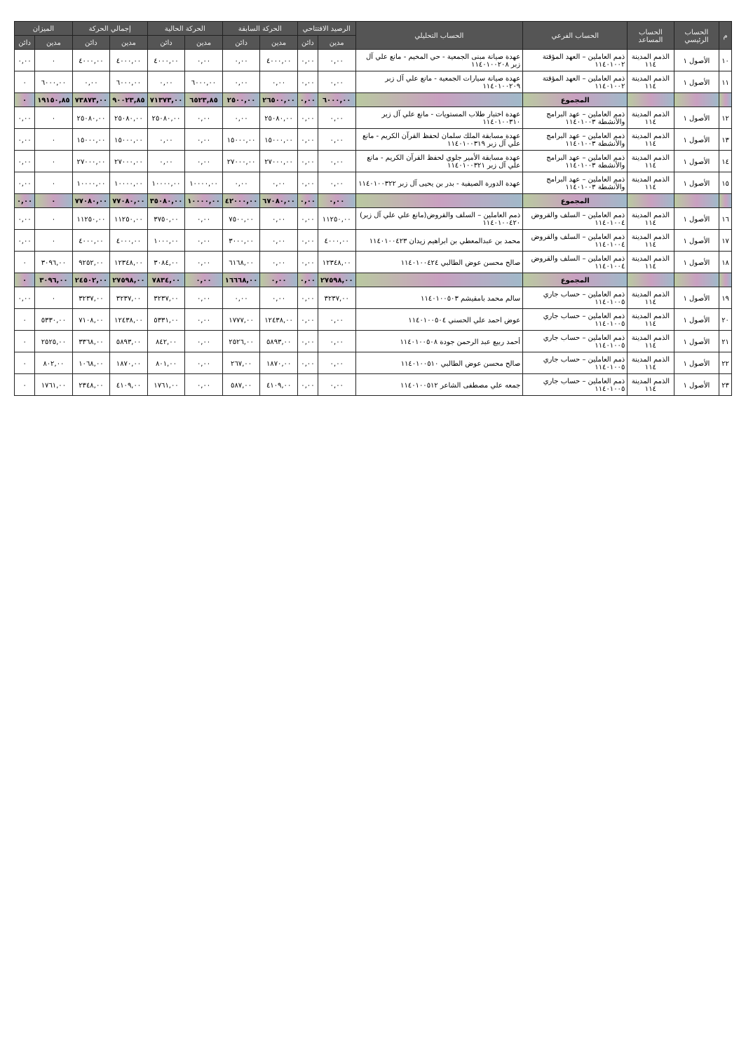| م | الحساب الرئيسي | الحساب المساعد | الحساب الفرعي | الحساب التحليلي | الرصيد الافتتاحي | | الحركة السابقة | | الحركة الحالية | | إجمالي الحركة | | الميزان | |
| --- | --- | --- | --- | --- | --- | --- | --- | --- | --- | --- | --- | --- | --- | --- |
| | | | | | مدين | دائن | مدين | دائن | مدين | دائن | مدين | دائن | مدين | دائن |
| ١٠ | الأصول ١ | الذمم المدينة ١١٤ | ذمم العاملين – العهد المؤقتة ١١٤٠١٠٠٢ | عهدة صيانة مبنى الجمعية - حي المخيم - مانع علي آل زبر ١١٤٠١٠٠٢٠٨ | ٠,٠٠ | ٠,٠٠ | ٤٠٠٠,٠٠ | ٠,٠٠ | ٠,٠٠ | ٤٠٠٠,٠٠ | ٤٠٠٠,٠٠ | ٤٠٠٠,٠٠ | ٠ | ٠,٠٠ |
| ١١ | الأصول ١ | الذمم المدينة ١١٤ | ذمم العاملين – العهد المؤقتة ١١٤٠١٠٠٢ | عهدة صيانة سيارات الجمعية - مانع علي آل زبر ١١٤٠١٠٠٢٠٩ | ٠,٠٠ | ٠,٠٠ | ٠,٠٠ | ٠,٠٠ | ٦٠٠٠,٠٠ | ٠,٠٠ | ٦٠٠٠,٠٠ | ٠,٠٠ | ٦٠٠٠,٠٠ | ٠ |
| | | | المجموع | | ٦٠٠٠,٠٠ | ٠,٠٠ | ٢٦٥٠٠,٠٠ | ٢٥٠٠,٠٠ | ٦٥٢٣,٨٥ | ٧١٣٧٣,٠٠ | ٩٠٠٢٣,٨٥ | ٧٣٨٧٣,٠٠ | ١٩١٥٠,٨٥ | ٠ |
| ١٢ | الأصول ١ | الذمم المدينة ١١٤ | ذمم العاملين – عهد البرامج والأنشطة ١١٤٠١٠٠٣ | عهدة اختبار طلاب المستويات - مانع علي آل زبر ١١٤٠١٠٠٣١٠ | ٠,٠٠ | ٠,٠٠ | ٢٥٠٨٠,٠٠ | ٠,٠٠ | ٠,٠٠ | ٢٥٠٨٠,٠٠ | ٢٥٠٨٠,٠٠ | ٢٥٠٨٠,٠٠ | ٠ | ٠,٠٠ |
| ١٣ | الأصول ١ | الذمم المدينة ١١٤ | ذمم العاملين – عهد البرامج والأنشطة ١١٤٠١٠٠٣ | عهدة مسابقة الملك سلمان لحفظ القرآن الكريم - مانع علي آل زبر ١١٤٠١٠٠٣١٩ | ٠,٠٠ | ٠,٠٠ | ١٥٠٠٠,٠٠ | ١٥٠٠٠,٠٠ | ٠,٠٠ | ٠,٠٠ | ١٥٠٠٠,٠٠ | ١٥٠٠٠,٠٠ | ٠ | ٠,٠٠ |
| ١٤ | الأصول ١ | الذمم المدينة ١١٤ | ذمم العاملين – عهد البرامج والأنشطة ١١٤٠١٠٠٣ | عهدة مسابقة الأمير جلوي لحفظ القرآن الكريم - مانع علي آل زبر ١١٤٠١٠٠٣٢١ | ٠,٠٠ | ٠,٠٠ | ٢٧٠٠٠,٠٠ | ٢٧٠٠٠,٠٠ | ٠,٠٠ | ٠,٠٠ | ٢٧٠٠٠,٠٠ | ٢٧٠٠٠,٠٠ | ٠ | ٠,٠٠ |
| ١٥ | الأصول ١ | الذمم المدينة ١١٤ | ذمم العاملين – عهد البرامج والأنشطة ١١٤٠١٠٠٣ | عهدة الدورة الصيفية - بدر بن يحيى آل زبر ١١٤٠١٠٠٣٢٢ | ٠,٠٠ | ٠,٠٠ | ٠,٠٠ | ٠,٠٠ | ١٠٠٠٠,٠٠ | ١٠٠٠٠,٠٠ | ١٠٠٠٠,٠٠ | ١٠٠٠٠,٠٠ | ٠ | ٠,٠٠ |
| | | | المجموع | | ٠,٠٠ | ٠,٠٠ | ٦٧٠٨٠,٠٠ | ٤٢٠٠٠,٠٠ | ١٠٠٠٠,٠٠ | ٣٥٠٨٠,٠٠ | ٧٧٠٨٠,٠٠ | ٧٧٠٨٠,٠٠ | ٠ | ٠,٠٠ |
| ١٦ | الأصول ١ | الذمم المدينة ١١٤ | ذمم العاملين – السلف والقروض ١١٤٠١٠٠٤ | ذمم العاملين – السلف والقروض(مانع علي علي آل زبر) ١١٤٠١٠٠٤٢٠ | ١١٢٥٠,٠٠ | ٠,٠٠ | ٠,٠٠ | ٧٥٠٠,٠٠ | ٠,٠٠ | ٣٧٥٠,٠٠ | ١١٢٥٠,٠٠ | ١١٢٥٠,٠٠ | ٠ | ٠,٠٠ |
| ١٧ | الأصول ١ | الذمم المدينة ١١٤ | ذمم العاملين – السلف والقروض ١١٤٠١٠٠٤ | محمد بن عبدالمعطي بن ابراهيم زيدان ١١٤٠١٠٠٤٢٣ | ٤٠٠٠,٠٠ | ٠,٠٠ | ٠,٠٠ | ٣٠٠٠,٠٠ | ٠,٠٠ | ١٠٠٠,٠٠ | ٤٠٠٠,٠٠ | ٤٠٠٠,٠٠ | ٠ | ٠,٠٠ |
| ١٨ | الأصول ١ | الذمم المدينة ١١٤ | ذمم العاملين – السلف والقروض ١١٤٠١٠٠٤ | صالح محسن عوض الطالبي ١١٤٠١٠٠٤٢٤ | ١٢٣٤٨,٠٠ | ٠,٠٠ | ٠,٠٠ | ٦١٦٨,٠٠ | ٠,٠٠ | ٣٠٨٤,٠٠ | ١٢٣٤٨,٠٠ | ٩٢٥٢,٠٠ | ٣٠٩٦,٠٠ | ٠ |
| | | | المجموع | | ٢٧٥٩٨,٠٠ | ٠,٠٠ | ٠,٠٠ | ١٦٦٦٨,٠٠ | ٠,٠٠ | ٧٨٣٤,٠٠ | ٢٧٥٩٨,٠٠ | ٢٤٥٠٢,٠٠ | ٣٠٩٦,٠٠ | ٠ |
| ١٩ | الأصول ١ | الذمم المدينة ١١٤ | ذمم العاملين – حساب جاري ١١٤٠١٠٠٥ | سالم محمد بامقيشم ١١٤٠١٠٠٥٠٣ | ٣٢٣٧,٠٠ | ٠,٠٠ | ٠,٠٠ | ٠,٠٠ | ٠,٠٠ | ٣٢٣٧,٠٠ | ٣٢٣٧,٠٠ | ٣٢٣٧,٠٠ | ٠ | ٠,٠٠ |
| ٢٠ | الأصول ١ | الذمم المدينة ١١٤ | ذمم العاملين – حساب جاري ١١٤٠١٠٠٥ | عوض احمد علي الحسني ١١٤٠١٠٠٥٠٤ | ٠,٠٠ | ٠,٠٠ | ١٢٤٣٨,٠٠ | ١٧٧٧,٠٠ | ٠,٠٠ | ٥٣٣١,٠٠ | ١٢٤٣٨,٠٠ | ٧١٠٨,٠٠ | ٥٣٣٠,٠٠ | ٠ |
| ٢١ | الأصول ١ | الذمم المدينة ١١٤ | ذمم العاملين – حساب جاري ١١٤٠١٠٠٥ | أحمد ربيع عبد الرحمن جودة ١١٤٠١٠٠٥٠٨ | ٠,٠٠ | ٠,٠٠ | ٥٨٩٣,٠٠ | ٢٥٢٦,٠٠ | ٠,٠٠ | ٨٤٢,٠٠ | ٥٨٩٣,٠٠ | ٣٣٦٨,٠٠ | ٢٥٢٥,٠٠ | ٠ |
| ٢٢ | الأصول ١ | الذمم المدينة ١١٤ | ذمم العاملين – حساب جاري ١١٤٠١٠٠٥ | صالح محسن عوض الطالبي ١١٤٠١٠٠٥١٠ | ٠,٠٠ | ٠,٠٠ | ١٨٧٠,٠٠ | ٢٦٧,٠٠ | ٠,٠٠ | ٨٠١,٠٠ | ١٨٧٠,٠٠ | ١٠٦٨,٠٠ | ٨٠٢,٠٠ | ٠ |
| ٢٣ | الأصول ١ | الذمم المدينة ١١٤ | ذمم العاملين – حساب جاري ١١٤٠١٠٠٥ | جمعه علي مصطفى الشاعر ١١٤٠١٠٠٥١٢ | ٠,٠٠ | ٠,٠٠ | ٤١٠٩,٠٠ | ٥٨٧,٠٠ | ٠,٠٠ | ١٧٦١,٠٠ | ٤١٠٩,٠٠ | ٢٣٤٨,٠٠ | ١٧٦١,٠٠ | ٠ |